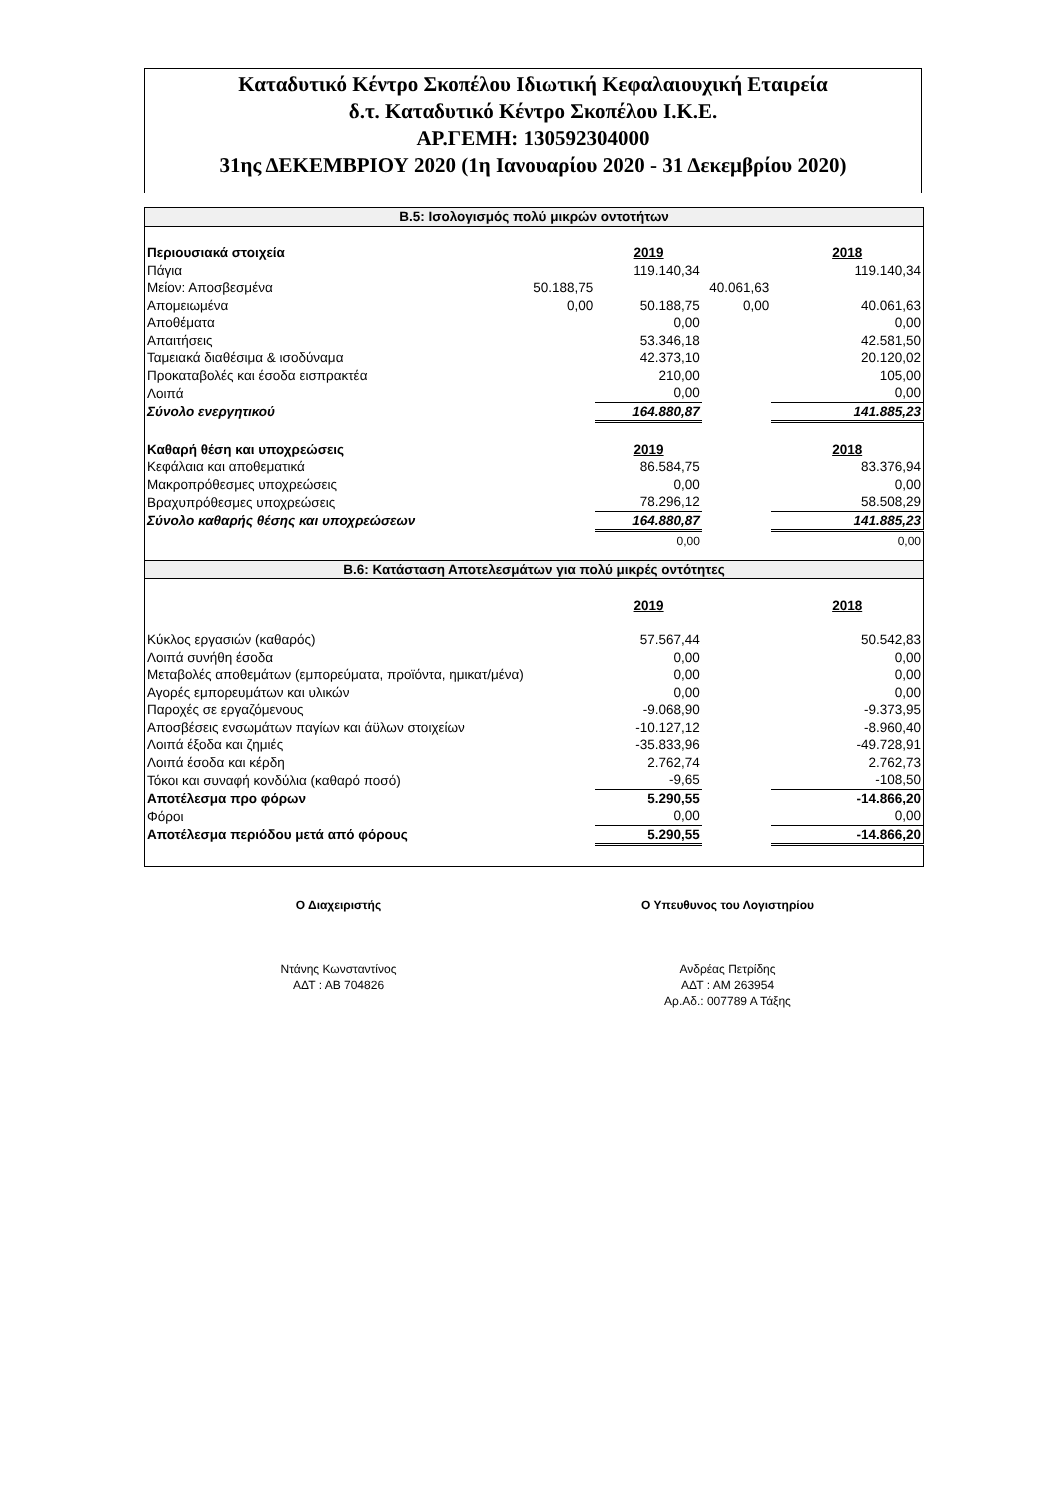Καταδυτικό Κέντρο Σκοπέλου Ιδιωτική Κεφαλαιουχική Εταιρεία
δ.τ. Καταδυτικό Κέντρο Σκοπέλου Ι.Κ.Ε.
ΑΡ.ΓΕΜΗ: 130592304000
31ης ΔΕΚΕΜΒΡΙΟΥ 2020 (1η Ιανουαρίου 2020 - 31 Δεκεμβρίου 2020)
| Β.5: Ισολογισμός πολύ μικρών οντοτήτων | | | | |
| Περιουσιακά στοιχεία | | 2019 | | 2018 |
| Πάγια | | 119.140,34 | | 119.140,34 |
| Μείον: Αποσβεσμένα | 50.188,75 | | 40.061,63 | |
| Απομειωμένα | 0,00 | 50.188,75 | 0,00 | 40.061,63 |
| Αποθέματα | | 0,00 | | 0,00 |
| Απαιτήσεις | | 53.346,18 | | 42.581,50 |
| Ταμειακά διαθέσιμα & ισοδύναμα | | 42.373,10 | | 20.120,02 |
| Προκαταβολές και έσοδα εισπρακτέα | | 210,00 | | 105,00 |
| Λοιπά | | 0,00 | | 0,00 |
| Σύνολο ενεργητικού | | 164.880,87 | | 141.885,23 |
| Καθαρή θέση και υποχρεώσεις | | 2019 | | 2018 |
| Κεφάλαια και αποθεματικά | | 86.584,75 | | 83.376,94 |
| Μακροπρόθεσμες υποχρεώσεις | | 0,00 | | 0,00 |
| Βραχυπρόθεσμες υποχρεώσεις | | 78.296,12 | | 58.508,29 |
| Σύνολο καθαρής θέσης και υποχρεώσεων | | 164.880,87 | | 141.885,23 |
| | | 0,00 | | 0,00 |
| Β.6: Κατάσταση Αποτελεσμάτων για πολύ μικρές οντότητες | | | | |
| | | 2019 | | 2018 |
| Κύκλος εργασιών (καθαρός) | | 57.567,44 | | 50.542,83 |
| Λοιπά συνήθη έσοδα | | 0,00 | | 0,00 |
| Μεταβολές αποθεμάτων (εμπορεύματα, προϊόντα, ημικατ/μένα) | | 0,00 | | 0,00 |
| Αγορές εμπορευμάτων και υλικών | | 0,00 | | 0,00 |
| Παροχές σε εργαζόμενους | | -9.068,90 | | -9.373,95 |
| Αποσβέσεις ενσωμάτων παγίων και άϋλων στοιχείων | | -10.127,12 | | -8.960,40 |
| Λοιπά έξοδα και ζημιές | | -35.833,96 | | -49.728,91 |
| Λοιπά έσοδα και κέρδη | | 2.762,74 | | 2.762,73 |
| Τόκοι και συναφή κονδύλια (καθαρό ποσό) | | -9,65 | | -108,50 |
| Αποτέλεσμα προ φόρων | | 5.290,55 | | -14.866,20 |
| Φόροι | | 0,00 | | 0,00 |
| Αποτέλεσμα περιόδου μετά από φόρους | | 5.290,55 | | -14.866,20 |
Ο Διαχειριστής
Ντάνης Κωνσταντίνος
ΑΔΤ : ΑΒ 704826
Ο Υπευθυνος του Λογιστηρίου
Ανδρέας Πετρίδης
ΑΔΤ : ΑΜ 263954
Αρ.Αδ.: 007789 Α Τάξης